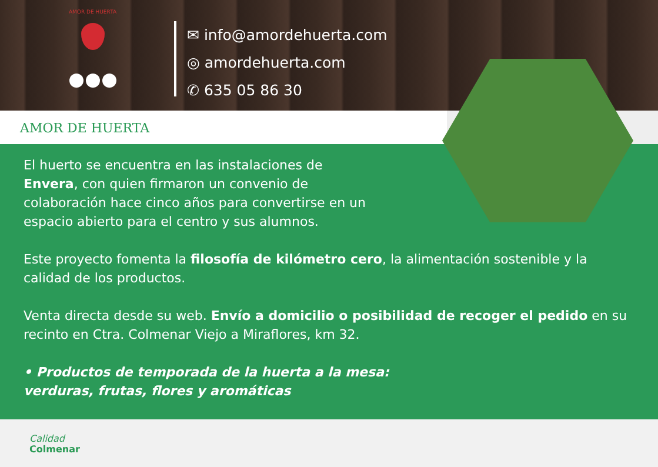AMOR DE HUERTA
✉ info@amordehuerta.com
◎ amordehuerta.com
✆ 635 05 86 30
AMOR DE HUERTA
El huerto se encuentra en las instalaciones de
Envera, con quien firmaron un convenio de
colaboración hace cinco años para convertirse en un
espacio abierto para el centro y sus alumnos.
Este proyecto fomenta la filosofía de kilómetro cero, la alimentación sostenible y la calidad de los productos.
Venta directa desde su web. Envío a domicilio o posibilidad de recoger el pedido en su recinto en Ctra. Colmenar Viejo a Miraflores, km 32.
• Productos de temporada de la huerta a la mesa:
verduras, frutas, flores y aromáticas
Calidad
Colmenar